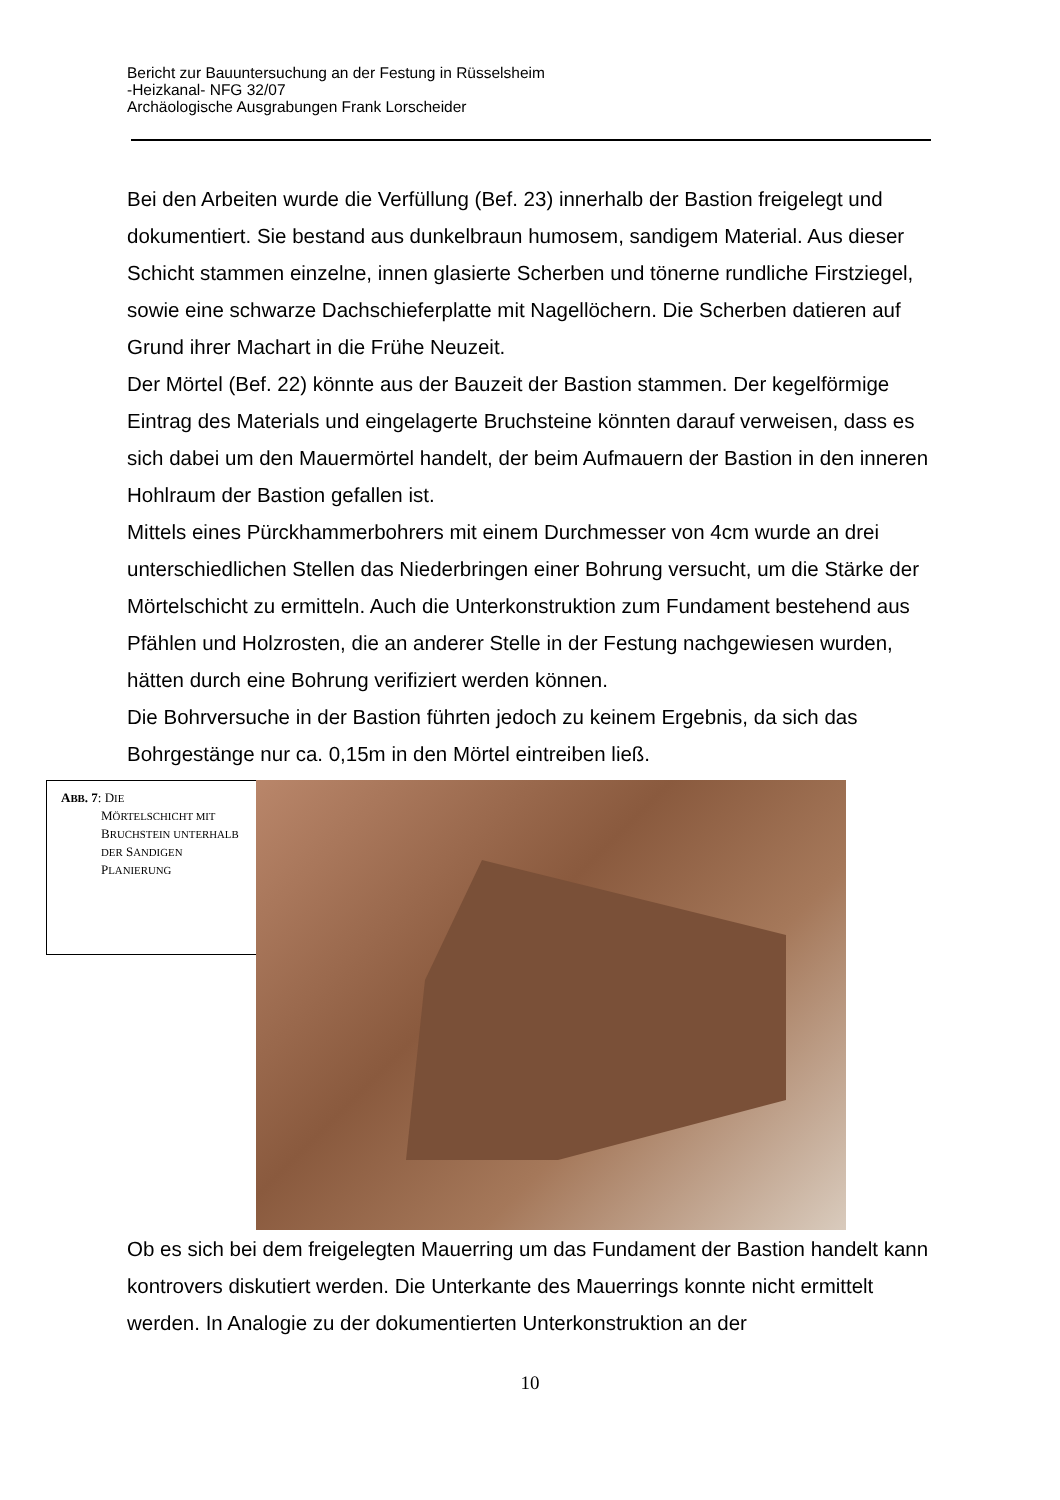Bericht zur Bauuntersuchung an der Festung in Rüsselsheim
-Heizkanal- NFG 32/07
Archäologische Ausgrabungen Frank Lorscheider
Bei den Arbeiten wurde die Verfüllung (Bef. 23) innerhalb der Bastion freigelegt und dokumentiert. Sie bestand aus dunkelbraun humosem, sandigem Material. Aus dieser Schicht stammen einzelne, innen glasierte Scherben und tönerne rundliche Firstziegel, sowie eine schwarze Dachschieferplatte mit Nagellöchern. Die Scherben datieren auf Grund ihrer Machart in die Frühe Neuzeit.
Der Mörtel (Bef. 22) könnte aus der Bauzeit der Bastion stammen. Der kegelförmige Eintrag des Materials und eingelagerte Bruchsteine könnten darauf verweisen, dass es sich dabei um den Mauermörtel handelt, der beim Aufmauern der Bastion in den inneren Hohlraum der Bastion gefallen ist.
Mittels eines Pürckhammerbohrers mit einem Durchmesser von 4cm wurde an drei unterschiedlichen Stellen das Niederbringen einer Bohrung versucht, um die Stärke der Mörtelschicht zu ermitteln. Auch die Unterkonstruktion zum Fundament bestehend aus Pfählen und Holzrosten, die an anderer Stelle in der Festung nachgewiesen wurden, hätten durch eine Bohrung verifiziert werden können.
Die Bohrversuche in der Bastion führten jedoch zu keinem Ergebnis, da sich das Bohrgestänge nur ca. 0,15m in den Mörtel eintreiben ließ.
ABB. 7: DIE
MÖRTELSCHICHT MIT BRUCHSTEIN UNTERHALB DER SANDIGEN PLANIERUNG
Ob es sich bei dem freigelegten Mauerring um das Fundament der Bastion handelt kann kontrovers diskutiert werden. Die Unterkante des Mauerrings konnte nicht ermittelt werden. In Analogie zu der dokumentierten Unterkonstruktion an der
10